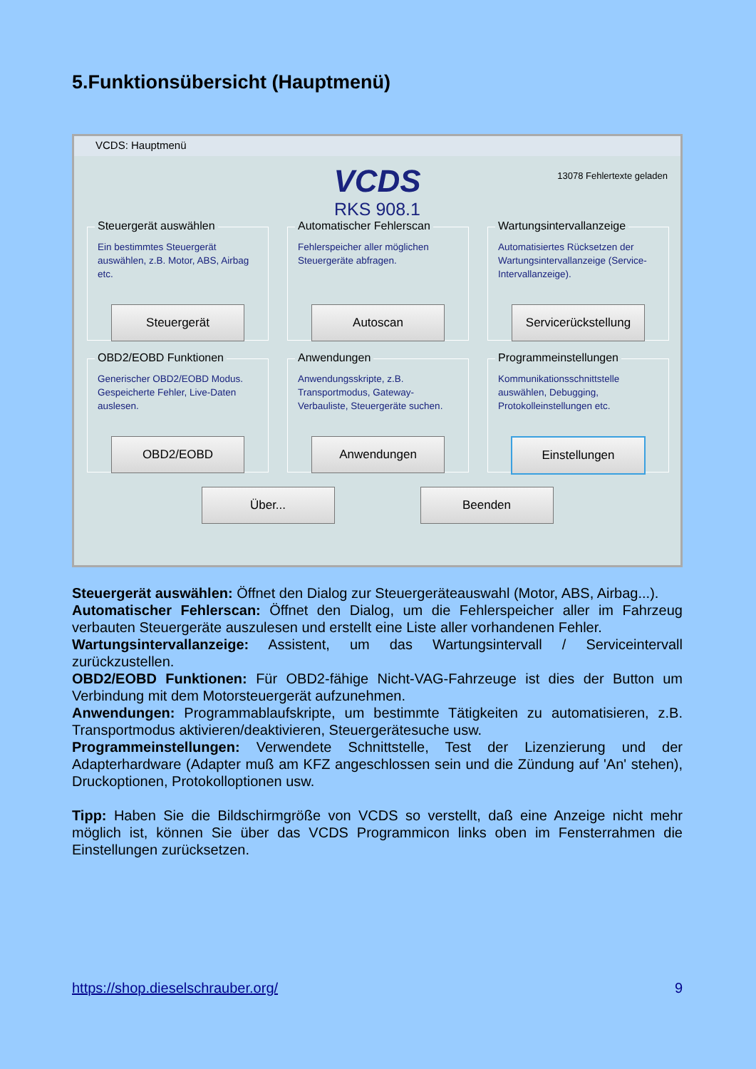5.Funktionsübersicht (Hauptmenü)
VCDS: Hauptmenü
13078 Fehlertexte geladen
VCDS
RKS 908.1
Steuergerät auswählen
Ein bestimmtes Steuergerät auswählen, z.B. Motor, ABS, Airbag etc.
Steuergerät
Automatischer Fehlerscan
Fehlerspeicher aller möglichen Steuergeräte abfragen.
Autoscan
Wartungsintervallanzeige
Automatisiertes Rücksetzen der Wartungsintervallanzeige (Service-Intervallanzeige).
Servicerückstellung
OBD2/EOBD Funktionen
Generischer OBD2/EOBD Modus. Gespeicherte Fehler, Live-Daten auslesen.
OBD2/EOBD
Anwendungen
Anwendungsskripte, z.B. Transportmodus, Gateway-Verbauliste, Steuergeräte suchen.
Anwendungen
Programmeinstellungen
Kommunikationsschnittstelle auswählen, Debugging, Protokolleinstellungen etc.
Einstellungen
Über... Beenden
Steuergerät auswählen: Öffnet den Dialog zur Steuergeräteauswahl (Motor, ABS, Airbag...).
Automatischer Fehlerscan: Öffnet den Dialog, um die Fehlerspeicher aller im Fahrzeug verbauten Steuergeräte auszulesen und erstellt eine Liste aller vorhandenen Fehler.
Wartungsintervallanzeige: Assistent, um das Wartungsintervall / Serviceintervall zurückzustellen.
OBD2/EOBD Funktionen: Für OBD2-fähige Nicht-VAG-Fahrzeuge ist dies der Button um Verbindung mit dem Motorsteuergerät aufzunehmen.
Anwendungen: Programmablaufskripte, um bestimmte Tätigkeiten zu automatisieren, z.B. Transportmodus aktivieren/deaktivieren, Steuergerätesuche usw.
Programmeinstellungen: Verwendete Schnittstelle, Test der Lizenzierung und der Adapterhardware (Adapter muß am KFZ angeschlossen sein und die Zündung auf 'An' stehen), Druckoptionen, Protokolloptionen usw.
Tipp: Haben Sie die Bildschirmgröße von VCDS so verstellt, daß eine Anzeige nicht mehr möglich ist, können Sie über das VCDS Programmicon links oben im Fensterrahmen die Einstellungen zurücksetzen.
https://shop.dieselschrauber.org/ 9